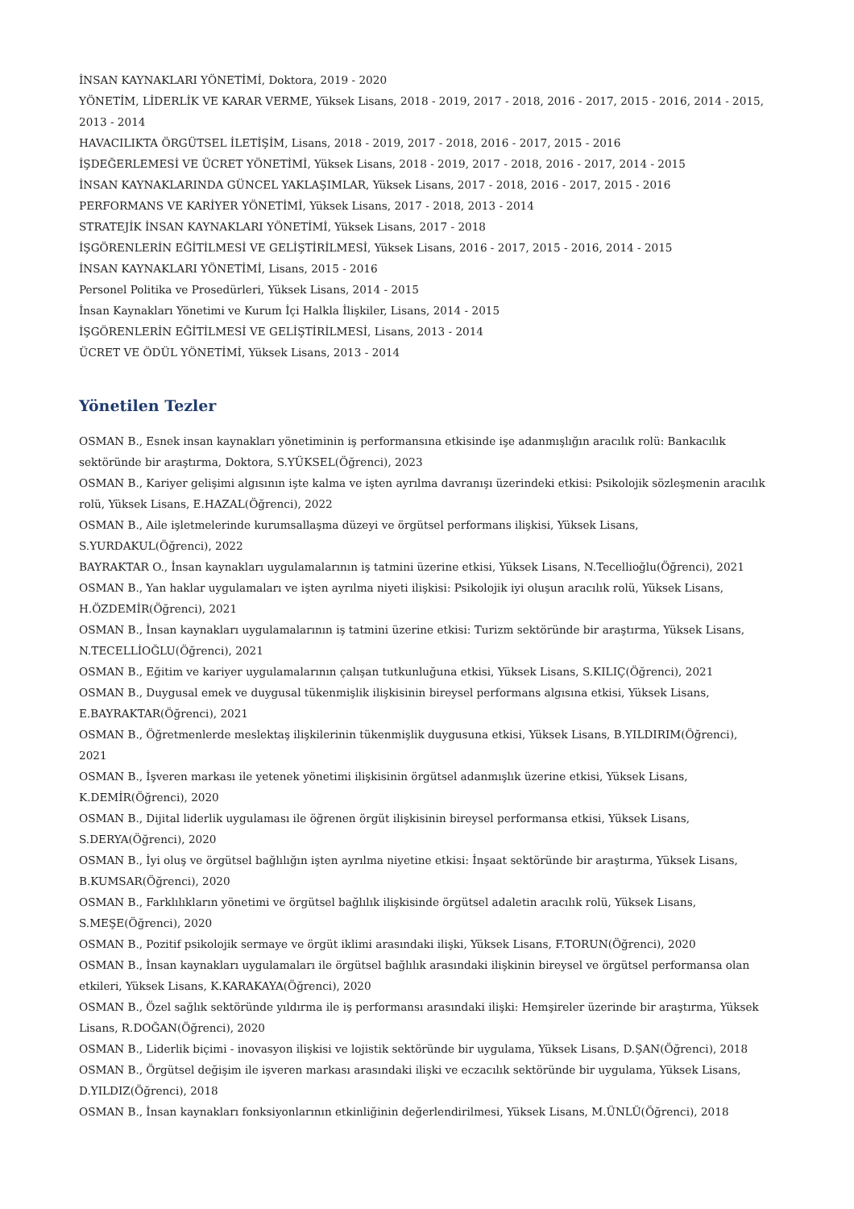İNSAN KAYNAKLARI YÖNETİMİ, Doktora, 2019 - 2020
YÖNETİM, LİDERLİK VE KARAR VERME, Yüksek Lisans, 2018 - 2019, 2017 - 2018, 2016 - 2017, 2015 - 2016, 2014 - 2015, 2013 - 2014
HAVACILIKTA ÖRGÜTSEL İLETİŞİM, Lisans, 2018 - 2019, 2017 - 2018, 2016 - 2017, 2015 - 2016
İŞDEĞERLEMESİ VE ÜCRET YÖNETİMİ, Yüksek Lisans, 2018 - 2019, 2017 - 2018, 2016 - 2017, 2014 - 2015
İNSAN KAYNAKLARINDA GÜNCEL YAKLAŞIMLAR, Yüksek Lisans, 2017 - 2018, 2016 - 2017, 2015 - 2016
PERFORMANS VE KARİYER YÖNETİMİ, Yüksek Lisans, 2017 - 2018, 2013 - 2014
STRATEJİK İNSAN KAYNAKLARI YÖNETİMİ, Yüksek Lisans, 2017 - 2018
İŞGÖRENLERİN EĞİTİLMESİ VE GELİŞTİRİLMESİ, Yüksek Lisans, 2016 - 2017, 2015 - 2016, 2014 - 2015
İNSAN KAYNAKLARI YÖNETİMİ, Lisans, 2015 - 2016
Personel Politika ve Prosedürleri, Yüksek Lisans, 2014 - 2015
İnsan Kaynakları Yönetimi ve Kurum İçi Halkla İlişkiler, Lisans, 2014 - 2015
İŞGÖRENLERİN EĞİTİLMESİ VE GELİŞTİRİLMESİ, Lisans, 2013 - 2014
ÜCRET VE ÖDÜL YÖNETİMİ, Yüksek Lisans, 2013 - 2014
Yönetilen Tezler
OSMAN B., Esnek insan kaynakları yönetiminin iş performansına etkisinde işe adanmışlığın aracılık rolü: Bankacılık sektöründe bir araştırma, Doktora, S.YÜKSEL(Öğrenci), 2023
OSMAN B., Kariyer gelişimi algısının işte kalma ve işten ayrılma davranışı üzerindeki etkisi: Psikolojik sözleşmenin aracılık rolü, Yüksek Lisans, E.HAZAL(Öğrenci), 2022
OSMAN B., Aile işletmelerinde kurumsallaşma düzeyi ve örgütsel performans ilişkisi, Yüksek Lisans,
S.YURDAKUL(Öğrenci), 2022
BAYRAKTAR O., İnsan kaynakları uygulamalarının iş tatmini üzerine etkisi, Yüksek Lisans, N.Tecellioğlu(Öğrenci), 2021
OSMAN B., Yan haklar uygulamaları ve işten ayrılma niyeti ilişkisi: Psikolojik iyi oluşun aracılık rolü, Yüksek Lisans,
H.ÖZDEMİR(Öğrenci), 2021
OSMAN B., İnsan kaynakları uygulamalarının iş tatmini üzerine etkisi: Turizm sektöründe bir araştırma, Yüksek Lisans,
N.TECELLİOĞLU(Öğrenci), 2021
OSMAN B., Eğitim ve kariyer uygulamalarının çalışan tutkunluğuna etkisi, Yüksek Lisans, S.KILIÇ(Öğrenci), 2021
OSMAN B., Duygusal emek ve duygusal tükenmişlik ilişkisinin bireysel performans algısına etkisi, Yüksek Lisans,
E.BAYRAKTAR(Öğrenci), 2021
OSMAN B., Öğretmenlerde meslektaş ilişkilerinin tükenmişlik duygusuna etkisi, Yüksek Lisans, B.YILDIRIM(Öğrenci),
2021
OSMAN B., İşveren markası ile yetenek yönetimi ilişkisinin örgütsel adanmışlık üzerine etkisi, Yüksek Lisans,
K.DEMİR(Öğrenci), 2020
OSMAN B., Dijital liderlik uygulaması ile öğrenen örgüt ilişkisinin bireysel performansa etkisi, Yüksek Lisans,
S.DERYA(Öğrenci), 2020
OSMAN B., İyi oluş ve örgütsel bağlılığın işten ayrılma niyetine etkisi: İnşaat sektöründe bir araştırma, Yüksek Lisans,
B.KUMSAR(Öğrenci), 2020
OSMAN B., Farklılıkların yönetimi ve örgütsel bağlılık ilişkisinde örgütsel adaletin aracılık rolü, Yüksek Lisans,
S.MEŞE(Öğrenci), 2020
OSMAN B., Pozitif psikolojik sermaye ve örgüt iklimi arasındaki ilişki, Yüksek Lisans, F.TORUN(Öğrenci), 2020
OSMAN B., İnsan kaynakları uygulamaları ile örgütsel bağlılık arasındaki ilişkinin bireysel ve örgütsel performansa olan etkileri, Yüksek Lisans, K.KARAKAYA(Öğrenci), 2020
OSMAN B., Özel sağlık sektöründe yıldırma ile iş performansı arasındaki ilişki: Hemşireler üzerinde bir araştırma, Yüksek Lisans, R.DOĞAN(Öğrenci), 2020
OSMAN B., Liderlik biçimi - inovasyon ilişkisi ve lojistik sektöründe bir uygulama, Yüksek Lisans, D.ŞAN(Öğrenci), 2018
OSMAN B., Örgütsel değişim ile işveren markası arasındaki ilişki ve eczacılık sektöründe bir uygulama, Yüksek Lisans,
D.YILDIZ(Öğrenci), 2018
OSMAN B., İnsan kaynakları fonksiyonlarının etkinliğinin değerlendirilmesi, Yüksek Lisans, M.ÜNLÜ(Öğrenci), 2018